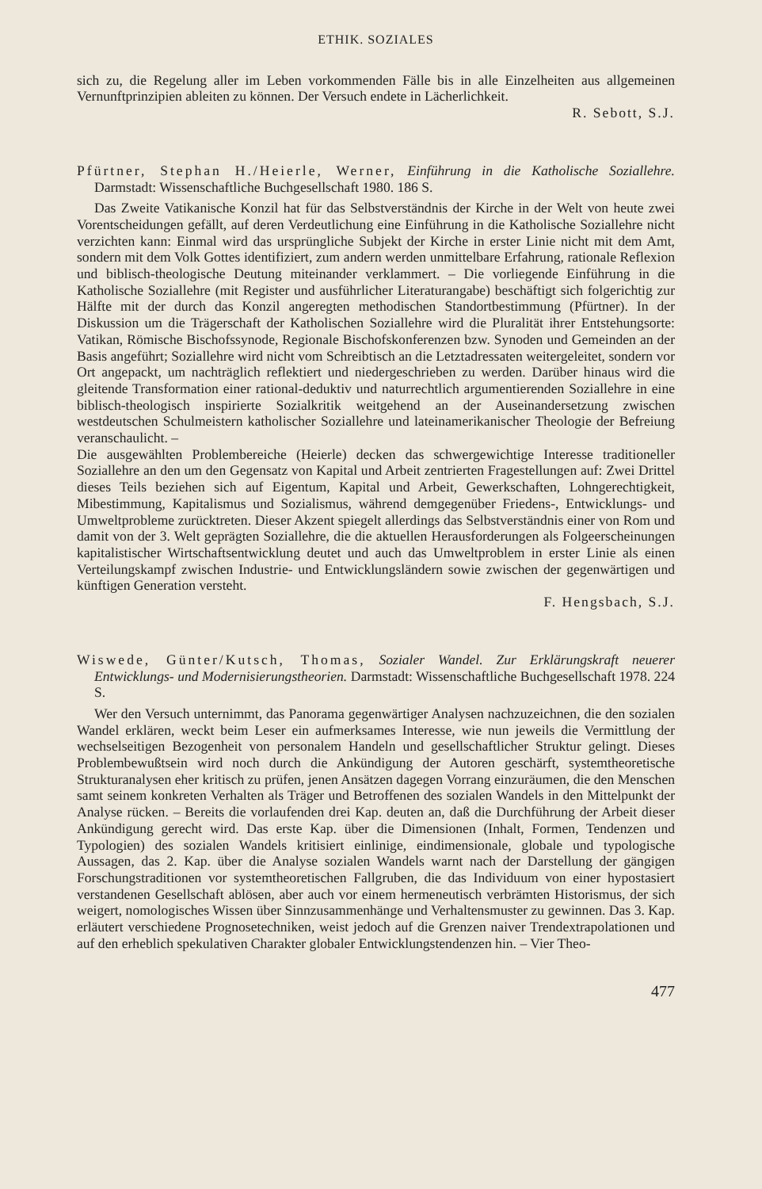ETHIK. SOZIALES
sich zu, die Regelung aller im Leben vorkommenden Fälle bis in alle Einzelheiten aus allgemeinen Vernunftprinzipien ableiten zu können. Der Versuch endete in Lächerlichkeit.
R. Sebott, S.J.
Pfürtner, Stephan H./Heierle, Werner, Einführung in die Katholische Soziallehre. Darmstadt: Wissenschaftliche Buchgesellschaft 1980. 186 S.
Das Zweite Vatikanische Konzil hat für das Selbstverständnis der Kirche in der Welt von heute zwei Vorentscheidungen gefällt, auf deren Verdeutlichung eine Einführung in die Katholische Soziallehre nicht verzichten kann: Einmal wird das ursprüngliche Subjekt der Kirche in erster Linie nicht mit dem Amt, sondern mit dem Volk Gottes identifiziert, zum andern werden unmittelbare Erfahrung, rationale Reflexion und biblisch-theologische Deutung miteinander verklammert. – Die vorliegende Einführung in die Katholische Soziallehre (mit Register und ausführlicher Literaturangabe) beschäftigt sich folgerichtig zur Hälfte mit der durch das Konzil angeregten methodischen Standortbestimmung (Pfürtner). In der Diskussion um die Trägerschaft der Katholischen Soziallehre wird die Pluralität ihrer Entstehungsorte: Vatikan, Römische Bischofssynode, Regionale Bischofskonferenzen bzw. Synoden und Gemeinden an der Basis angeführt; Soziallehre wird nicht vom Schreibtisch an die Letztadressaten weitergeleitet, sondern vor Ort angepackt, um nachträglich reflektiert und niedergeschrieben zu werden. Darüber hinaus wird die gleitende Transformation einer rational-deduktiv und naturrechtlich argumentierenden Soziallehre in eine biblisch-theologisch inspirierte Sozialkritik weitgehend an der Auseinandersetzung zwischen westdeutschen Schulmeistern katholischer Soziallehre und lateinamerikanischer Theologie der Befreiung veranschaulicht. –
Die ausgewählten Problembereiche (Heierle) decken das schwergewichtige Interesse traditioneller Soziallehre an den um den Gegensatz von Kapital und Arbeit zentrierten Fragestellungen auf: Zwei Drittel dieses Teils beziehen sich auf Eigentum, Kapital und Arbeit, Gewerkschaften, Lohngerechtigkeit, Mibestimmung, Kapitalismus und Sozialismus, während demgegenüber Friedens-, Entwicklungs- und Umweltprobleme zurücktreten. Dieser Akzent spiegelt allerdings das Selbstverständnis einer von Rom und damit von der 3. Welt geprägten Soziallehre, die die aktuellen Herausforderungen als Folgeerscheinungen kapitalistischer Wirtschaftsentwicklung deutet und auch das Umweltproblem in erster Linie als einen Verteilungskampf zwischen Industrie- und Entwicklungsländern sowie zwischen der gegenwärtigen und künftigen Generation versteht.
F. Hengsbach, S.J.
Wiswede, Günter/Kutsch, Thomas, Sozialer Wandel. Zur Erklärungskraft neuerer Entwicklungs- und Modernisierungstheorien. Darmstadt: Wissenschaftliche Buchgesellschaft 1978. 224 S.
Wer den Versuch unternimmt, das Panorama gegenwärtiger Analysen nachzuzeichnen, die den sozialen Wandel erklären, weckt beim Leser ein aufmerksames Interesse, wie nun jeweils die Vermittlung der wechselseitigen Bezogenheit von personalem Handeln und gesellschaftlicher Struktur gelingt. Dieses Problembewußtsein wird noch durch die Ankündigung der Autoren geschärft, systemtheoretische Strukturanalysen eher kritisch zu prüfen, jenen Ansätzen dagegen Vorrang einzuräumen, die den Menschen samt seinem konkreten Verhalten als Träger und Betroffenen des sozialen Wandels in den Mittelpunkt der Analyse rücken. – Bereits die vorlaufenden drei Kap. deuten an, daß die Durchführung der Arbeit dieser Ankündigung gerecht wird. Das erste Kap. über die Dimensionen (Inhalt, Formen, Tendenzen und Typologien) des sozialen Wandels kritisiert einlinige, eindimensionale, globale und typologische Aussagen, das 2. Kap. über die Analyse sozialen Wandels warnt nach der Darstellung der gängigen Forschungstraditionen vor systemtheoretischen Fallgruben, die das Individuum von einer hypostasiert verstandenen Gesellschaft ablösen, aber auch vor einem hermeneutisch verbrämten Historismus, der sich weigert, nomologisches Wissen über Sinnzusammenhänge und Verhaltensmuster zu gewinnen. Das 3. Kap. erläutert verschiedene Prognosetechniken, weist jedoch auf die Grenzen naiver Trendextrapolationen und auf den erheblich spekulativen Charakter globaler Entwicklungstendenzen hin. – Vier Theo-
477